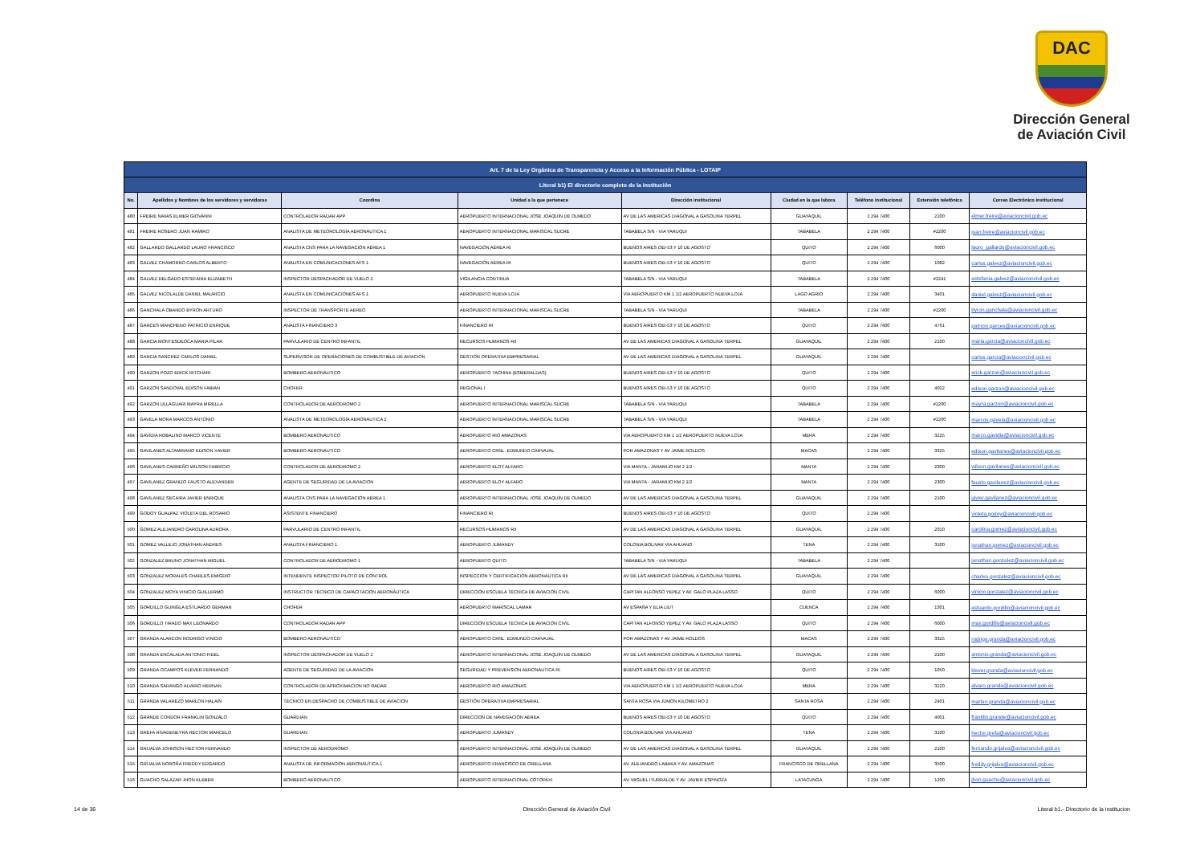DAC
Dirección General
de Aviación Civil
| Art. 7 de la Ley Orgánica de Transparencia y Acceso a la Información Pública - LOTAIP | | | | | | | | |
| --- | --- | --- | --- | --- | --- | --- | --- | --- |
| Literal b1) El directorio completo de la institución | | | | | | | | |
| No. | Apellidos y Nombres de los servidores y servidoras | Coordina | Unidad a la que pertenece | Dirección institucional | Ciudad en la que labora | Teléfono institucional | Extensión telefónica | Correo Electrónico institucional |
| 480 | FREIRE NAVAS ELMER GIOVANNI | CONTROLADOR RADAR APP | AEROPUERTO INTERNACIONAL JOSÉ JOAQUÍN DE OLMEDO | AV DE LAS AMERICAS DIAGONAL A GASOLINA TERPEL | GUAYAQUIL | 2 294 7400 | 2100 | elmer.freire@aviacioncivil.gob.ec |
| 481 | FREIRE ROSERO JUAN RAMIRO | ANALISTA DE METEOROLOGÍA AERONÁUTICA 1 | AEROPUERTO INTERNACIONAL MARISCAL SUCRE | TABABELA S/N - VIA YARUQUI | TABABELA | 2 294 7400 | #2200 | juan.freire@aviacioncivil.gob.ec |
| 482 | GALLARDO GALLARDO LAURO FRANCISCO | ANALISTA CNS PARA LA NAVEGACIÓN AÉREA 1 | NAVEGACIÓN AÉREA RI | BUENOS AIRES OEI-53 Y 10 DE AGOSTO | QUITO | 2 294 7400 | 6000 | lauro_gallardo@aviacioncivil.gob.ec |
| 483 | GALVEZ CHAMORRO CARLOS ALBERTO | ANALISTA EN COMUNICACIONES AFS 1 | NAVEGACIÓN AÉREA RI | BUENOS AIRES OEI-53 Y 10 DE AGOSTO | QUITO | 2 294 7400 | 1082 | carlos.galvez@aviacioncivil.gob.ec |
| 484 | GALVEZ DELGADO ESTEFANIA ELIZABETH | INSPECTOR DESPACHADOR DE VUELO 2 | VIGILANCIA CONTINUA | TABABELA S/N - VIA YARUQUI | TABABELA | 2 294 7400 | #2241 | estefania.galvez@aviacioncivil.gob.ec |
| 485 | GALVEZ NICOLALDE DANIEL MAURICIO | ANALISTA EN COMUNICACIONES AFS 1 | AEROPUERTO NUEVA LOJA | VIA AEROPUERTO KM 1 1/2 AEROPUERTO NUEVA LOJA | LAGO AGRIO | 2 294 7400 | 3401 | daniel.galvez@aviacioncivil.gob.ec |
| 486 | GANCHALA OBANDO BYRON ARTURO | INSPECTOR DE TRANSPORTE AEREO | AEROPUERTO INTERNACIONAL MARISCAL SUCRE | TABABELA S/N - VIA YARUQUI | TABABELA | 2 294 7400 | #2200 | byron.ganchala@aviacioncivil.gob.ec |
| 487 | GARCES MANCHENO PATRICIO ENRIQUE | ANALISTA FINANCIERO 3 | FINANCIERO RI | BUENOS AIRES OEI-53 Y 10 DE AGOSTO | QUITO | 2 294 7400 | 4761 | patricio.garces@aviacioncivil.gob.ec |
| 488 | GARCIA MONTESDEOCA MARIA PILAR | PARVULARIO DE CENTRO INFANTIL | RECURSOS HUMANOS RII | AV DE LAS AMERICAS DIAGONAL A GASOLINA TERPEL | GUAYAQUIL | 2 294 7400 | 2100 | maria.garcia@aviacioncivil.gob.ec |
| 489 | GARCIA SANCHEZ CARLOS DANIEL | SUPERVISOR DE OPERACIONES DE COMBUSTIBLE DE AVIACIÓN | GESTIÓN OPERATIVA EMPRESARIAL | AV DE LAS AMERICAS DIAGONAL A GASOLINA TERPEL | GUAYAQUIL | 2 294 7400 | | carlos.garcia@aviacioncivil.gob.ec |
| 490 | GARZON POZO ERICK RITCHARI | BOMBERO AERONÁUTICO | AEROPUERTO TACHINA (ESMERALDAS) | BUENOS AIRES OEI-53 Y 10 DE AGOSTO | QUITO | 2 294 7400 | | erick.garzon@aviacioncivil.gob.ec |
| 491 | GARZON SANDOVAL EDISON FABIAN | CHOFER | REGIONAL I | BUENOS AIRES OEI-53 Y 10 DE AGOSTO | QUITO | 2 294 7400 | 4022 | edison.garzon@aviacioncivil.gob.ec |
| 492 | GARZON ULLAGUARI MAYRA MIRELLA | CONTROLADOR DE AERODROMO 2 | AEROPUERTO INTERNACIONAL MARISCAL SUCRE | TABABELA S/N - VIA YARUQUI | TABABELA | 2 294 7400 | #2200 | mayra.garzon@aviacioncivil.gob.ec |
| 493 | GAVELA MORA MARCOS ANTONIO | ANALISTA DE METEOROLOGÍA AERONÁUTICA 2 | AEROPUERTO INTERNACIONAL MARISCAL SUCRE | TABABELA S/N - VIA YARUQUI | TABABELA | 2 294 7400 | #2200 | marcos.gavela@aviacioncivil.gob.ec |
| 494 | GAVIDIA ROBALINO MARCO VICENTE | BOMBERO AERONÁUTICO | AEROPUERTO RIO AMAZONAS | VIA AEROPUERTO KM 1 1/2 AEROPUERTO NUEVA LOJA | MERA | 2 294 7400 | 3225 | marco.gavidia@aviacioncivil.gob.ec |
| 495 | GAVILANES ALTAMIRANO EDISON XAVIER | BOMBERO AERONÁUTICO | AEROPUERTO CRNL. EDMUNDO CARVAJAL | POR AMAZONAS Y AV JAIME ROLDOS | MACAS | 2 294 7400 | 3325 | edison.gavilanes@aviacioncivil.gob.ec |
| 496 | GAVILANES CARREÑO WILSON FABRICIO | CONTROLADOR DE AERODROMO 2 | AEROPUERTO ELOY ALFARO | VIA MANTA - JARAMIJO KM 2 1/2 | MANTA | 2 294 7400 | 2300 | wilson.gavilanes@aviacioncivil.gob.ec |
| 497 | GAVILANEZ GRANIZO FAUSTO ALEXANDER | AGENTE DE SEGURIDAD DE LA AVIACION | AEROPUERTO ELOY ALFARO | VIA MANTA - JARAMIJO KM 2 1/2 | MANTA | 2 294 7400 | 2300 | fausto.gavilanez@aviacioncivil.gob.ec |
| 498 | GAVILANEZ SECAIRA JAVIER ENRIQUE | ANALISTA CNS PARA LA NAVEGACIÓN AÉREA 1 | AEROPUERTO INTERNACIONAL JOSÉ JOAQUÍN DE OLMEDO | AV DE LAS AMERICAS DIAGONAL A GASOLINA TERPEL | GUAYAQUIL | 2 294 7400 | 2100 | javier.gavilanez@aviacioncivil.gob.ec |
| 499 | GODOY GUALPAZ VIOLETA DEL ROSARIO | ASISTENTE FINANCIERO | FINANCIERO RI | BUENOS AIRES OEI-53 Y 10 DE AGOSTO | QUITO | 2 294 7400 | | violeta.godoy@aviacioncivil.gob.ec |
| 500 | GOMEZ ALEJANDRO CAROLINA AURORA | PARVULARIO DE CENTRO INFANTIL | RECURSOS HUMANOS RII | AV DE LAS AMERICAS DIAGONAL A GASOLINA TERPEL | GUAYAQUIL | 2 294 7400 | 2010 | carolina.gomez@aviacioncivil.gob.ec |
| 501 | GOMEZ VALLEJO JONATHAN ANDRES | ANALISTA FINANCIERO 1 | AEROPUERTO JUMANDY | COLONIA BOLIVAR VIA AHUANO | TENA | 2 294 7400 | 3100 | jonathan.gomez@aviacioncivil.gob.ec |
| 502 | GONZALEZ BRUNO JONATHAN MIGUEL | CONTROLADOR DE AERÓDROMO 1 | AEROPUERTO QUITO | TABABELA S/N - VIA YARUQUI | TABABELA | 2 294 7400 | | jonathan.gonzalez@aviacioncivil.gob.ec |
| 503 | GONZALEZ MORALES CHARLES EMIGDIO | INTENDENTE INSPECTOR PILOTO DE CONTROL | INSPECCIÓN Y CERTIFICACIÓN AERONÁUTICA RII | AV DE LAS AMERICAS DIAGONAL A GASOLINA TERPEL | GUAYAQUIL | 2 294 7400 | | charles.gonzalez@aviacioncivil.gob.ec |
| 504 | GONZALEZ MOYA VINICIO GUILLERMO | INSTRUCTOR TÉCNICO DE CAPACITACION AERONÁUTICA | DIRECCIÓN ESCUELA TÉCNICA DE AVIACIÓN CIVIL | CAPITAN ALFONSO YEPEZ Y AV. GALO PLAZA LASSO | QUITO | 2 294 7400 | 6000 | vinicio.gonzalez@aviacioncivil.gob.ec |
| 505 | GORDILLO GUINGLA ESTUARDO GERMAN | CHOFER | AEROPUERTO MARISCAL LAMAR | AV ESPAÑA Y ELIA LIUT | CUENCA | 2 294 7400 | 1301 | estuardo.gordillo@aviacioncivil.gob.ec |
| 506 | GORDILLO TIRADO MAX LEONARDO | CONTROLADOR RADAR APP | DIRECCIÓN ESCUELA TÉCNICA DE AVIACIÓN CIVIL | CAPITAN ALFONSO YEPEZ Y AV. GALO PLAZA LASSO | QUITO | 2 294 7400 | 6000 | max.gordillo@aviacioncivil.gob.ec |
| 507 | GRANDA ALARCON RODRIGO VINICIO | BOMBERO AERONÁUTICO | AEROPUERTO CRNL. EDMUNDO CARVAJAL | POR AMAZONAS Y AV JAIME ROLDOS | MACAS | 2 294 7400 | 3325 | rodrigo.granda@aviacioncivil.gob.ec |
| 508 | GRANDA ENCALADA ANTONIO FIDEL | INSPECTOR DESPACHADOR DE VUELO 2 | AEROPUERTO INTERNACIONAL JOSÉ JOAQUÍN DE OLMEDO | AV DE LAS AMERICAS DIAGONAL A GASOLINA TERPEL | GUAYAQUIL | 2 294 7400 | 2100 | antonio.granda@aviacioncivil.gob.ec |
| 509 | GRANDA OCAMPOS KLEVER FERNANDO | AGENTE DE SEGURIDAD DE LA AVIACION | SEGURIDAD Y PREVENSION AERONÁUTICA RI | BUENOS AIRES OEI-53 Y 10 DE AGOSTO | QUITO | 2 294 7400 | 1050 | klever.granda@aviacioncivil.gob.ec |
| 510 | GRANDA SARANGO ALVARO HERNAN | CONTROLADOR DE APROXIMACION NO RADAR | AEROPUERTO RIO AMAZONAS | VIA AEROPUERTO KM 1 1/2 AEROPUERTO NUEVA LOJA | MERA | 2 294 7400 | 3220 | alvaro.granda@aviacioncivil.gob.ec |
| 511 | GRANDA VALAREZO MARLON HALAIN | TÉCNICO EN DESPACHO DE COMBUSTIBLE DE AVIACION | GESTIÓN OPERATIVA EMPRESARIAL | SANTA ROSA VIA JUMON KILOMETRO 2 | SANTA ROSA | 2 294 7400 | 2401 | marlon.granda@aviacioncivil.gob.ec |
| 512 | GRANDE CONDOR FRANKLIN GONZALO | GUARDIAN | DIRECCIÓN DE NAVEGACIÓN AÉREA | BUENOS AIRES OEI-53 Y 10 DE AGOSTO | QUITO | 2 294 7400 | 4001 | franklin.grande@aviacioncivil.gob.ec |
| 513 | GREFA RIVADENEYRA HECTOR MARCELO | GUARDIAN | AEROPUERTO JUMANDY | COLONIA BOLIVAR VIA AHUANO | TENA | 2 294 7400 | 3100 | hector.grefa@aviacioncivil.gob.ec |
| 514 | GRIJALVA JOHNSON HECTOR FERNANDO | INSPECTOR DE AERODROMO | AEROPUERTO INTERNACIONAL JOSÉ JOAQUÍN DE OLMEDO | AV DE LAS AMERICAS DIAGONAL A GASOLINA TERPEL | GUAYAQUIL | 2 294 7400 | 2100 | fernando.grijalva@aviacioncivil.gob.ec |
| 515 | GRIJALVA NOROÑA FREDDY EDGARDO | ANALISTA DE INFORMACIÓN AERONÁUTICA 1 | AEROPUERTO FRANCISCO DE ORELLANA | AV. ALEJANDRO LABAKA Y AV. AMAZONAS | FRANCISCO DE ORELLANA | 2 294 7400 | 3500 | freddy.grijalva@aviacioncivil.gob.ec |
| 516 | GUACHO SALAZAR JHON KLEBER | BOMBERO AERONÁUTICO | AEROPUERTO INTERNACIONAL COTOPAXI | AV. MIGUEL ITURRALDE Y AV. JAVIER ESPINOZA | LATACUNGA | 2 294 7400 | 1200 | jhon.guacho@aviacioncivil.gob.ec |
14 de 36 Dirección General de Aviación Civil Literal b1.- Directorio de la institucion